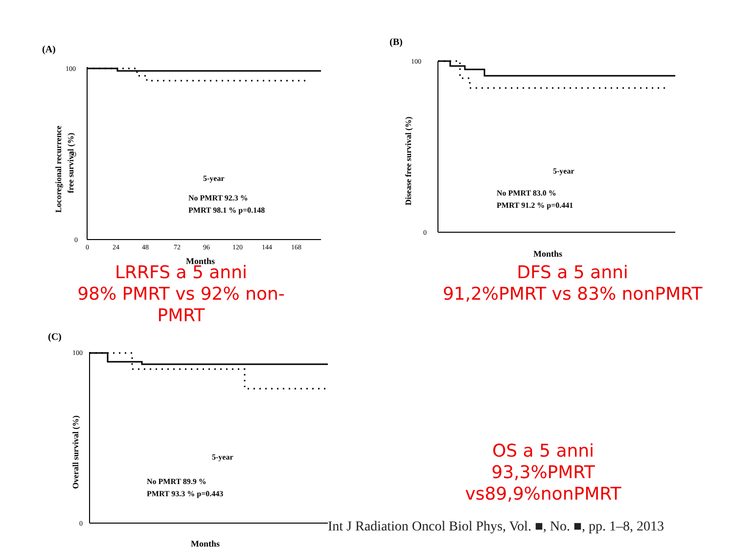(A)
100
50
0
0
24
48
72
96
120
144
168
Months
Locoregional recurrence
free survival (%)
5-year
No PMRT 92.3 %
PMRT 98.1 % p=0.148
LRRFS a 5 anni
98% PMRT vs 92% non-PMRT
(B)
100
0
Months
Disease free survival (%)
5-year
No PMRT 83.0 %
PMRT 91.2 % p=0.441
DFS a 5 anni
91,2%PMRT vs 83% nonPMRT
(C)
100
0
Months
Overall survival (%)
5-year
No PMRT 89.9 %
PMRT 93.3 % p=0.443
OS a 5 anni
93,3%PMRT vs89,9%nonPMRT
Int J Radiation Oncol Biol Phys, Vol. ■, No. ■, pp. 1–8, 2013